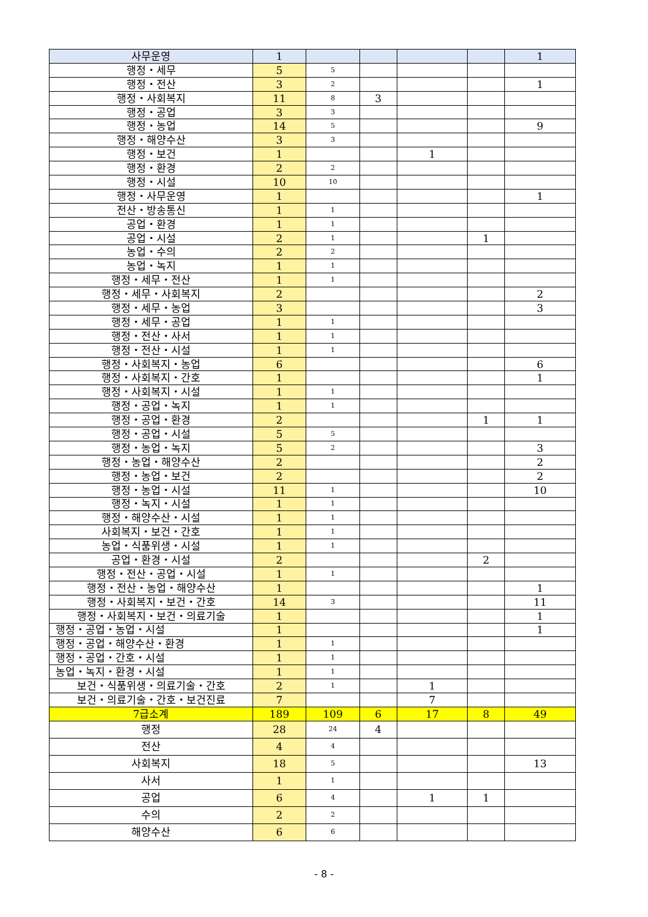| 사무운영 | 1 | | | | | 1 |
| 행정・세무 | 5 | 5 | | | | |
| 행정・전산 | 3 | 2 | | | | 1 |
| 행정・사회복지 | 11 | 8 | 3 | | | |
| 행정・공업 | 3 | 3 | | | | |
| 행정・농업 | 14 | 5 | | | | 9 |
| 행정・해양수산 | 3 | 3 | | | | |
| 행정・보건 | 1 | | | 1 | | |
| 행정・환경 | 2 | 2 | | | | |
| 행정・시설 | 10 | 10 | | | | |
| 행정・사무운영 | 1 | | | | | 1 |
| 전산・방송통신 | 1 | 1 | | | | |
| 공업・환경 | 1 | 1 | | | | |
| 공업・시설 | 2 | 1 | | | 1 | |
| 농업・수의 | 2 | 2 | | | | |
| 농업・녹지 | 1 | 1 | | | | |
| 행정・세무・전산 | 1 | 1 | | | | |
| 행정・세무・사회복지 | 2 | | | | | 2 |
| 행정・세무・농업 | 3 | | | | | 3 |
| 행정・세무・공업 | 1 | 1 | | | | |
| 행정・전산・사서 | 1 | 1 | | | | |
| 행정・전산・시설 | 1 | 1 | | | | |
| 행정・사회복지・농업 | 6 | | | | | 6 |
| 행정・사회복지・간호 | 1 | | | | | 1 |
| 행정・사회복지・시설 | 1 | 1 | | | | |
| 행정・공업・녹지 | 1 | 1 | | | | |
| 행정・공업・환경 | 2 | | | | 1 | 1 |
| 행정・공업・시설 | 5 | 5 | | | | |
| 행정・농업・녹지 | 5 | 2 | | | | 3 |
| 행정・농업・해양수산 | 2 | | | | | 2 |
| 행정・농업・보건 | 2 | | | | | 2 |
| 행정・농업・시설 | 11 | 1 | | | | 10 |
| 행정・녹지・시설 | 1 | 1 | | | | |
| 행정・해양수산・시설 | 1 | 1 | | | | |
| 사회복지・보건・간호 | 1 | 1 | | | | |
| 농업・식품위생・시설 | 1 | 1 | | | | |
| 공업・환경・시설 | 2 | | | | 2 | |
| 행정・전산・공업・시설 | 1 | 1 | | | | |
| 행정・전산・농업・해양수산 | 1 | | | | | 1 |
| 행정・사회복지・보건・간호 | 14 | 3 | | | | 11 |
| 행정・사회복지・보건・의료기술 | 1 | | | | | 1 |
| 행정・공업・농업・시설 | 1 | | | | | 1 |
| 행정・공업・해양수산・환경 | 1 | 1 | | | | |
| 행정・공업・간호・시설 | 1 | 1 | | | | |
| 농업・녹지・환경・시설 | 1 | 1 | | | | |
| 보건・식품위생・의료기술・간호 | 2 | 1 | | 1 | | |
| 보건・의료기술・간호・보건진료 | 7 | | | 7 | | |
| 7급소계 | 189 | 109 | 6 | 17 | 8 | 49 |
| 행정 | 28 | 24 | 4 | | | |
| 전산 | 4 | 4 | | | | |
| 사회복지 | 18 | 5 | | | | 13 |
| 사서 | 1 | 1 | | | | |
| 공업 | 6 | 4 | | 1 | 1 | |
| 수의 | 2 | 2 | | | | |
| 해양수산 | 6 | 6 | | | | |
- 8 -